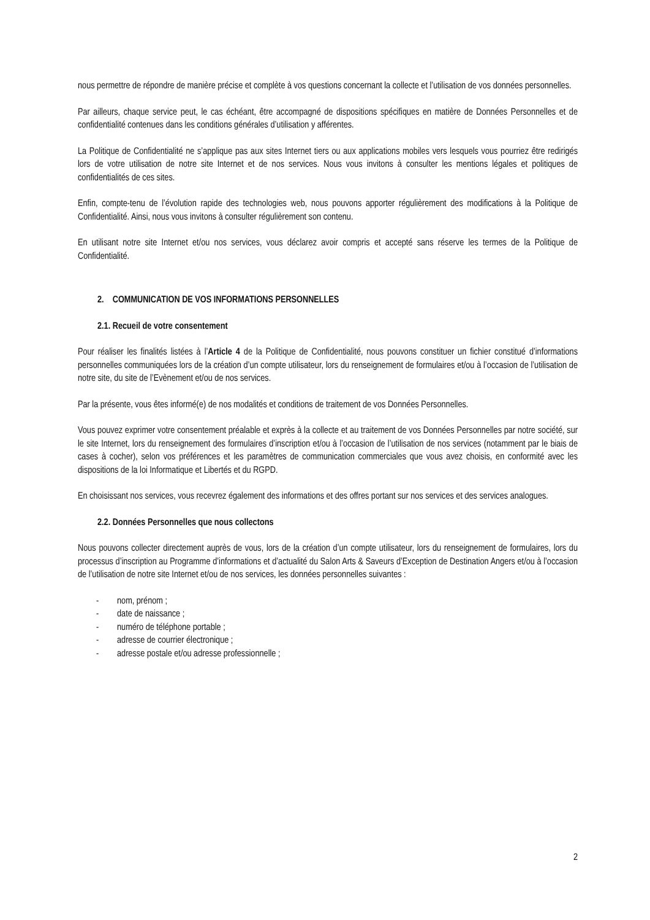nous permettre de répondre de manière précise et complète à vos questions concernant la collecte et l’utilisation de vos données personnelles.
Par ailleurs, chaque service peut, le cas échéant, être accompagné de dispositions spécifiques en matière de Données Personnelles et de confidentialité contenues dans les conditions générales d’utilisation y afférentes.
La Politique de Confidentialité ne s’applique pas aux sites Internet tiers ou aux applications mobiles vers lesquels vous pourriez être redirigés lors de votre utilisation de notre site Internet et de nos services. Nous vous invitons à consulter les mentions légales et politiques de confidentialités de ces sites.
Enfin, compte-tenu de l’évolution rapide des technologies web, nous pouvons apporter régulièrement des modifications à la Politique de Confidentialité. Ainsi, nous vous invitons à consulter régulièrement son contenu.
En utilisant notre site Internet et/ou nos services, vous déclarez avoir compris et accepté sans réserve les termes de la Politique de Confidentialité.
2. COMMUNICATION DE VOS INFORMATIONS PERSONNELLES
2.1. Recueil de votre consentement
Pour réaliser les finalités listées à l’Article 4 de la Politique de Confidentialité, nous pouvons constituer un fichier constitué d’informations personnelles communiquées lors de la création d’un compte utilisateur, lors du renseignement de formulaires et/ou à l’occasion de l’utilisation de notre site, du site de l’Evènement et/ou de nos services.
Par la présente, vous êtes informé(e) de nos modalités et conditions de traitement de vos Données Personnelles.
Vous pouvez exprimer votre consentement préalable et exprès à la collecte et au traitement de vos Données Personnelles par notre société, sur le site Internet, lors du renseignement des formulaires d’inscription et/ou à l’occasion de l’utilisation de nos services (notamment par le biais de cases à cocher), selon vos préférences et les paramètres de communication commerciales que vous avez choisis, en conformité avec les dispositions de la loi Informatique et Libertés et du RGPD.
En choisissant nos services, vous recevrez également des informations et des offres portant sur nos services et des services analogues.
2.2. Données Personnelles que nous collectons
Nous pouvons collecter directement auprès de vous, lors de la création d’un compte utilisateur, lors du renseignement de formulaires, lors du processus d’inscription au Programme d’informations et d’actualité du Salon Arts & Saveurs d’Exception de Destination Angers et/ou à l’occasion de l’utilisation de notre site Internet et/ou de nos services, les données personnelles suivantes :
- nom, prénom ;
- date de naissance ;
- numéro de téléphone portable ;
- adresse de courrier électronique ;
- adresse postale et/ou adresse professionnelle ;
2